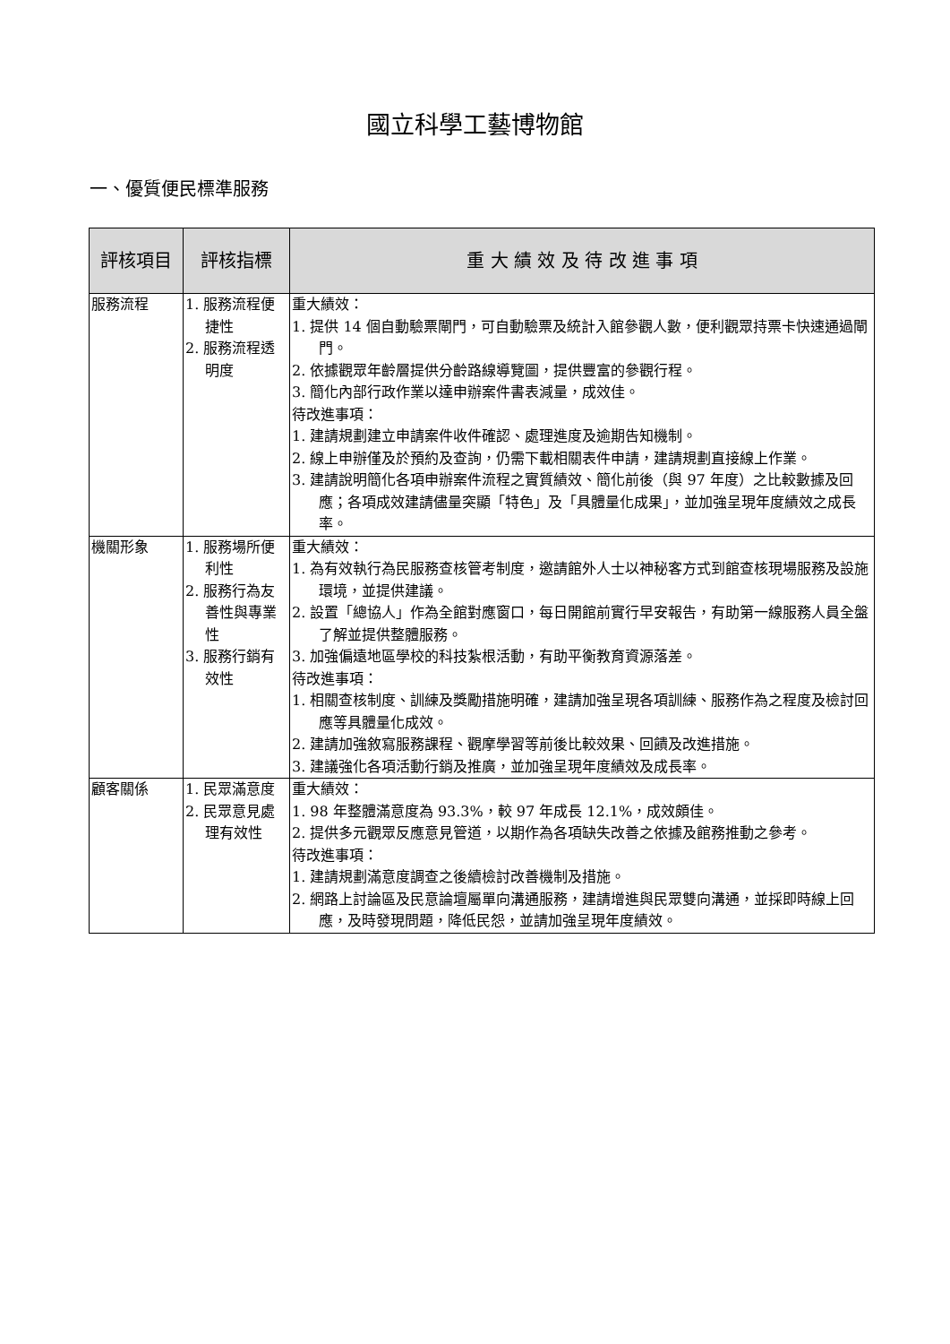國立科學工藝博物館
一、優質便民標準服務
| 評核項目 | 評核指標 | 重 大 績 效 及 待 改 進 事 項 |
| --- | --- | --- |
| 服務流程 | 1. 服務流程便捷性 2. 服務流程透明度 | 重大績效： 1. 提供 14 個自動驗票閘門，可自動驗票及統計入館參觀人數，便利觀眾持票卡快速通過閘門。 2. 依據觀眾年齡層提供分齡路線導覽圖，提供豐富的參觀行程。 3. 簡化內部行政作業以達申辦案件書表減量，成效佳。 待改進事項： 1. 建請規劃建立申請案件收件確認、處理進度及逾期告知機制。 2. 線上申辦僅及於預約及查詢，仍需下載相關表件申請，建請規劃直接線上作業。 3. 建請說明簡化各項申辦案件流程之實質績效、簡化前後（與 97 年度）之比較數據及回應；各項成效建請儘量突顯「特色」及「具體量化成果」，並加強呈現年度績效之成長率。 |
| 機關形象 | 1. 服務場所便利性 2. 服務行為友善性與專業性 3. 服務行銷有效性 | 重大績效： 1. 為有效執行為民服務查核管考制度，邀請館外人士以神秘客方式到館查核現場服務及設施環境，並提供建議。 2. 設置「總協人」作為全館對應窗口，每日開館前實行早安報告，有助第一線服務人員全盤了解並提供整體服務。 3. 加強偏遠地區學校的科技紮根活動，有助平衡教育資源落差。 待改進事項： 1. 相關查核制度、訓練及獎勵措施明確，建請加強呈現各項訓練、服務作為之程度及檢討回應等具體量化成效。 2. 建請加強敘寫服務課程、觀摩學習等前後比較效果、回饋及改進措施。 3. 建議強化各項活動行銷及推廣，並加強呈現年度績效及成長率。 |
| 顧客關係 | 1. 民眾滿意度 2. 民眾意見處理有效性 | 重大績效： 1. 98 年整體滿意度為 93.3%，較 97 年成長 12.1%，成效頗佳。 2. 提供多元觀眾反應意見管道，以期作為各項缺失改善之依據及館務推動之參考。 待改進事項： 1. 建請規劃滿意度調查之後續檢討改善機制及措施。 2. 網路上討論區及民意論壇屬單向溝通服務，建請增進與民眾雙向溝通，並採即時線上回應，及時發現問題，降低民怨，並請加強呈現年度績效。 |